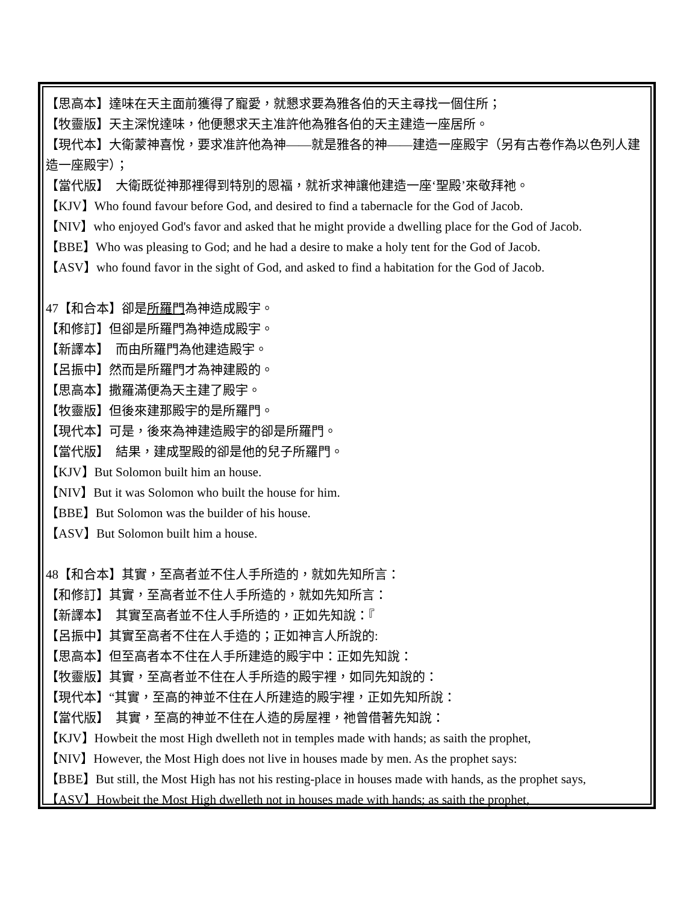【思高本】達味在天主面前獲得了寵愛，就懇求要為雅各伯的天主尋找一個住所；
【牧靈版】天主深悅達味，他便懇求天主准許他為雅各伯的天主建造一座居所。
【現代本】大衛蒙神喜悅，要求准許他為神——就是雅各的神——建造一座殿宇（另有古卷作為以色列人建造一座殿宇）；
【當代版】　大衛既從神那裡得到特別的恩福，就祈求神讓他建造一座‘聖殿’來敬拜祂。
【KJV】Who found favour before God, and desired to find a tabernacle for the God of Jacob.
【NIV】who enjoyed God's favor and asked that he might provide a dwelling place for the God of Jacob.
【BBE】Who was pleasing to God; and he had a desire to make a holy tent for the God of Jacob.
【ASV】who found favor in the sight of God, and asked to find a habitation for the God of Jacob.
47【和合本】卻是所羅門為神造成殿宇。
【和修訂】但卻是所羅門為神造成殿宇。
【新譯本】　而由所羅門為他建造殿宇。
【呂振中】然而是所羅門才為神建殿的。
【思高本】撒羅滿便為天主建了殿宇。
【牧靈版】但後來建那殿宇的是所羅門。
【現代本】可是，後來為神建造殿宇的卻是所羅門。
【當代版】　結果，建成聖殿的卻是他的兒子所羅門。
【KJV】But Solomon built him an house.
【NIV】But it was Solomon who built the house for him.
【BBE】But Solomon was the builder of his house.
【ASV】But Solomon built him a house.
48【和合本】其實，至高者並不住人手所造的，就如先知所言：
【和修訂】其實，至高者並不住人手所造的，就如先知所言：
【新譯本】　其實至高者並不住人手所造的，正如先知說：『
【呂振中】其實至高者不住在人手造的；正如神言人所說的:
【思高本】但至高者本不住在人手所建造的殿宇中：正如先知說：
【牧靈版】其實，至高者並不住在人手所造的殿宇裡，如同先知說的：
【現代本】“其實，至高的神並不住在人所建造的殿宇裡，正如先知所說：
【當代版】　其實，至高的神並不住在人造的房屋裡，祂曾借著先知說：
【KJV】Howbeit the most High dwelleth not in temples made with hands; as saith the prophet,
【NIV】However, the Most High does not live in houses made by men. As the prophet says:
【BBE】But still, the Most High has not his resting-place in houses made with hands, as the prophet says,
【ASV】Howbeit the Most High dwelleth not in houses made with hands; as saith the prophet,